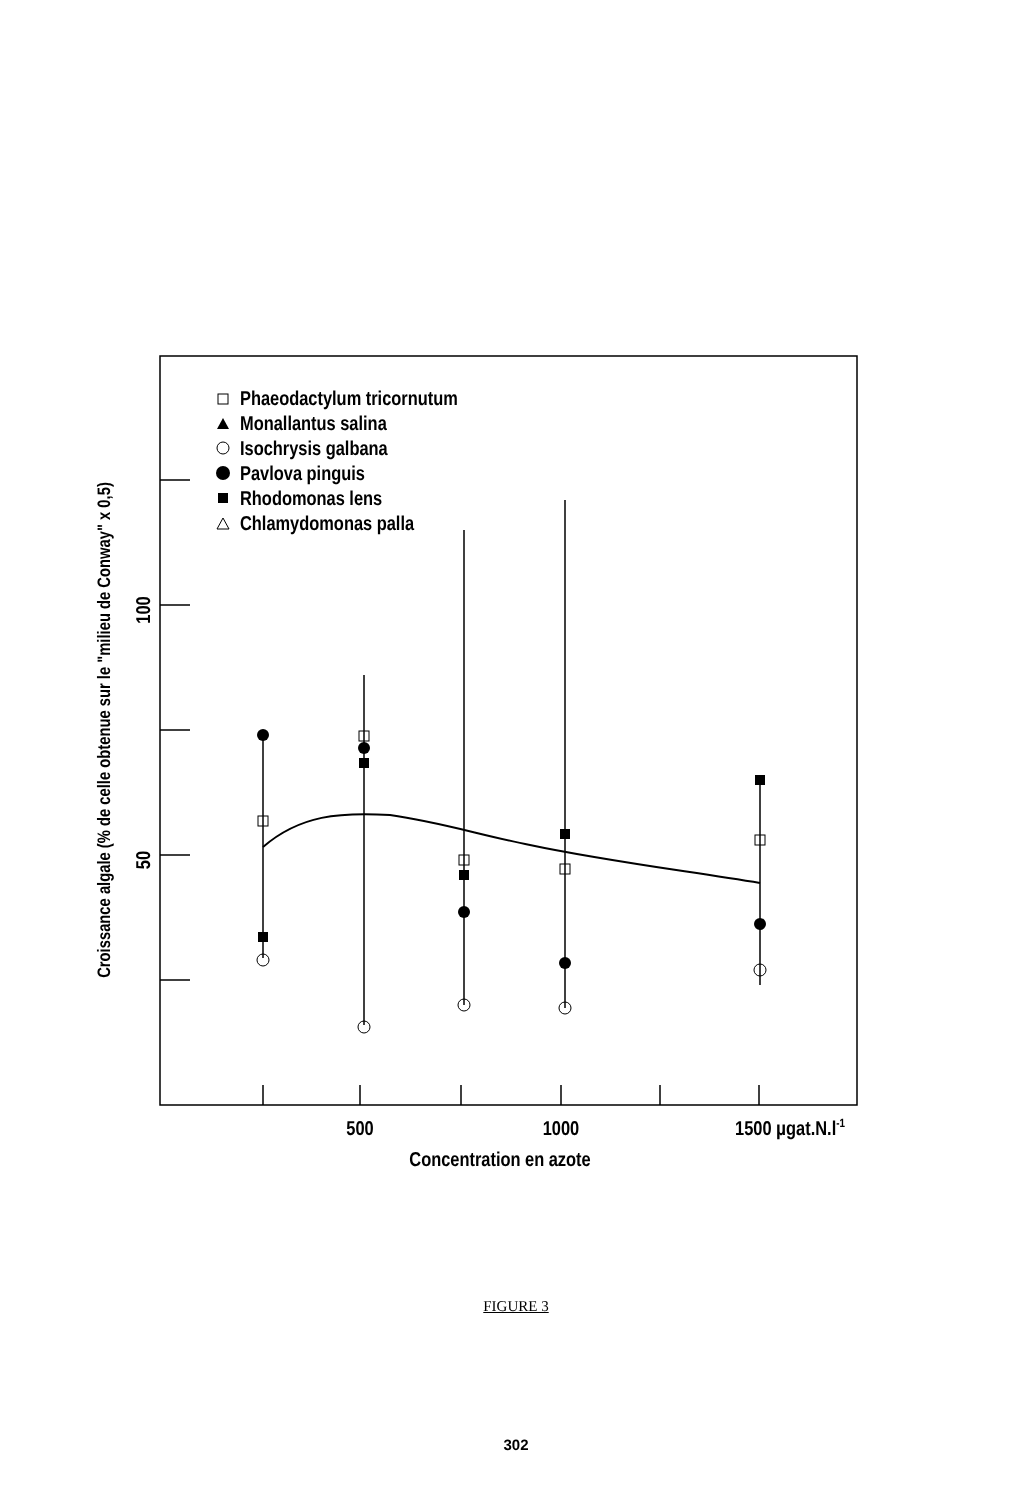500
1000
1500 µgat.N.l-1
Concentration en azote
100
50
Croissance algale (% de celle obtenue sur le "milieu de Conway" x 0,5)
Phaeodactylum tricornutum
Monallantus salina
Isochrysis galbana
Pavlova pinguis
Rhodomonas lens
Chlamydomonas palla
FIGURE 3
302